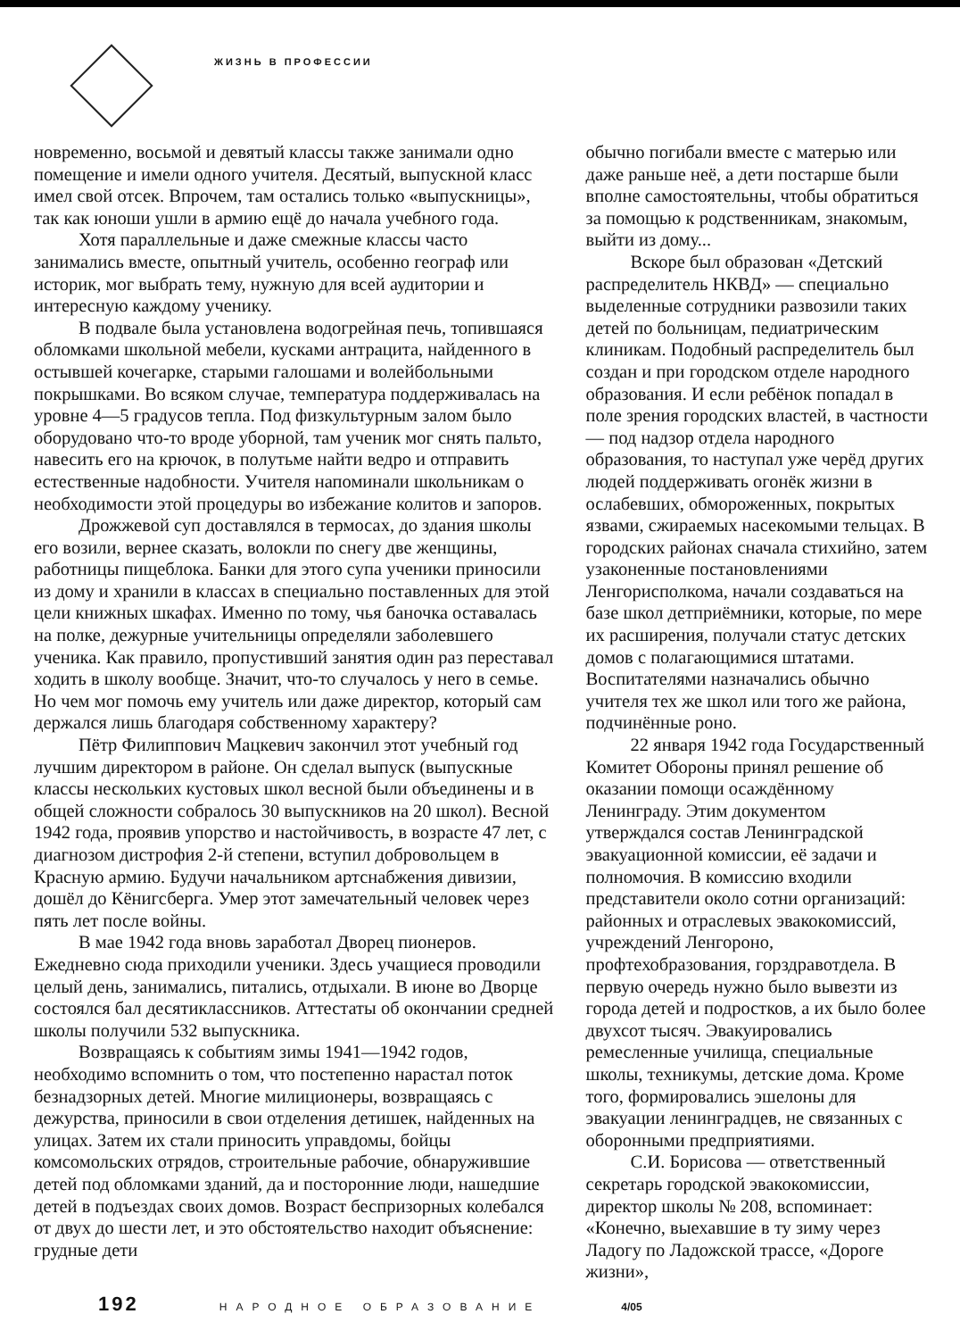ЖИЗНЬ В ПРОФЕССИИ
новременно, восьмой и девятый классы также занимали одно помещение и имели одного учителя. Десятый, выпускной класс имел свой отсек. Впрочем, там остались только «выпускницы», так как юноши ушли в армию ещё до начала учебного года.
Хотя параллельные и даже смежные классы часто занимались вместе, опытный учитель, особенно географ или историк, мог выбрать тему, нужную для всей аудитории и интересную каждому ученику.
В подвале была установлена водогрейная печь, топившаяся обломками школьной мебели, кусками антрацита, найденного в остывшей кочегарке, старыми галошами и волейбольными покрышками. Во всяком случае, температура поддерживалась на уровне 4—5 градусов тепла. Под физкультурным залом было оборудовано что-то вроде уборной, там ученик мог снять пальто, навесить его на крючок, в полутьме найти ведро и отправить естественные надобности. Учителя напоминали школьникам о необходимости этой процедуры во избежание колитов и запоров.
Дрожжевой суп доставлялся в термосах, до здания школы его возили, вернее сказать, волокли по снегу две женщины, работницы пищеблока. Банки для этого супа ученики приносили из дому и хранили в классах в специально поставленных для этой цели книжных шкафах. Именно по тому, чья баночка оставалась на полке, дежурные учительницы определяли заболевшего ученика. Как правило, пропустивший занятия один раз переставал ходить в школу вообще. Значит, что-то случалось у него в семье. Но чем мог помочь ему учитель или даже директор, который сам держался лишь благодаря собственному характеру?
Пётр Филиппович Мацкевич закончил этот учебный год лучшим директором в районе. Он сделал выпуск (выпускные классы нескольких кустовых школ весной были объединены и в общей сложности собралось 30 выпускников на 20 школ). Весной 1942 года, проявив упорство и настойчивость, в возрасте 47 лет, с диагнозом дистрофия 2-й степени, вступил добровольцем в Красную армию. Будучи начальником артснабжения дивизии, дошёл до Кёнигсберга. Умер этот замечательный человек через пять лет после войны.
В мае 1942 года вновь заработал Дворец пионеров. Ежедневно сюда приходили ученики. Здесь учащиеся проводили целый день, занимались, питались, отдыхали. В июне во Дворце состоялся бал десятиклассников. Аттестаты об окончании средней школы получили 532 выпускника.
Возвращаясь к событиям зимы 1941—1942 годов, необходимо вспомнить о том, что постепенно нарастал поток безнадзорных детей. Многие милиционеры, возвращаясь с дежурства, приносили в свои отделения детишек, найденных на улицах. Затем их стали приносить управдомы, бойцы комсомольских отрядов, строительные рабочие, обнаружившие детей под обломками зданий, да и посторонние люди, нашедшие детей в подъездах своих домов. Возраст беспризорных колебался от двух до шести лет, и это обстоятельство находит объяснение: грудные дети
обычно погибали вместе с матерью или даже раньше неё, а дети постарше были вполне самостоятельны, чтобы обратиться за помощью к родственникам, знакомым, выйти из дому...
Вскоре был образован «Детский распределитель НКВД» — специально выделенные сотрудники развозили таких детей по больницам, педиатрическим клиникам. Подобный распределитель был создан и при городском отделе народного образования. И если ребёнок попадал в поле зрения городских властей, в частности — под надзор отдела народного образования, то наступал уже черёд других людей поддерживать огонёк жизни в ослабевших, обмороженных, покрытых язвами, сжираемых насекомыми тельцах. В городских районах сначала стихийно, затем узаконенные постановлениями Ленгорисполкома, начали создаваться на базе школ детприёмники, которые, по мере их расширения, получали статус детских домов с полагающимися штатами. Воспитателями назначались обычно учителя тех же школ или того же района, подчинённые роно.
22 января 1942 года Государственный Комитет Обороны принял решение об оказании помощи осаждённому Ленинграду. Этим документом утверждался состав Ленинградской эвакуационной комиссии, её задачи и полномочия. В комиссию входили представители около сотни организаций: районных и отраслевых эвакокомиссий, учреждений Ленгороно, профтехобразования, горздравотдела. В первую очередь нужно было вывезти из города детей и подростков, а их было более двухсот тысяч. Эвакуировались ремесленные училища, специальные школы, техникумы, детские дома. Кроме того, формировались эшелоны для эвакуации ленинградцев, не связанных с оборонными предприятиями.
С.И. Борисова — ответственный секретарь городской эвакокомиссии, директор школы № 208, вспоминает: «Конечно, выехавшие в ту зиму через Ладогу по Ладожской трассе, «Дороге жизни»,
192 НАРОДНОЕ ОБРАЗОВАНИЕ 4/05